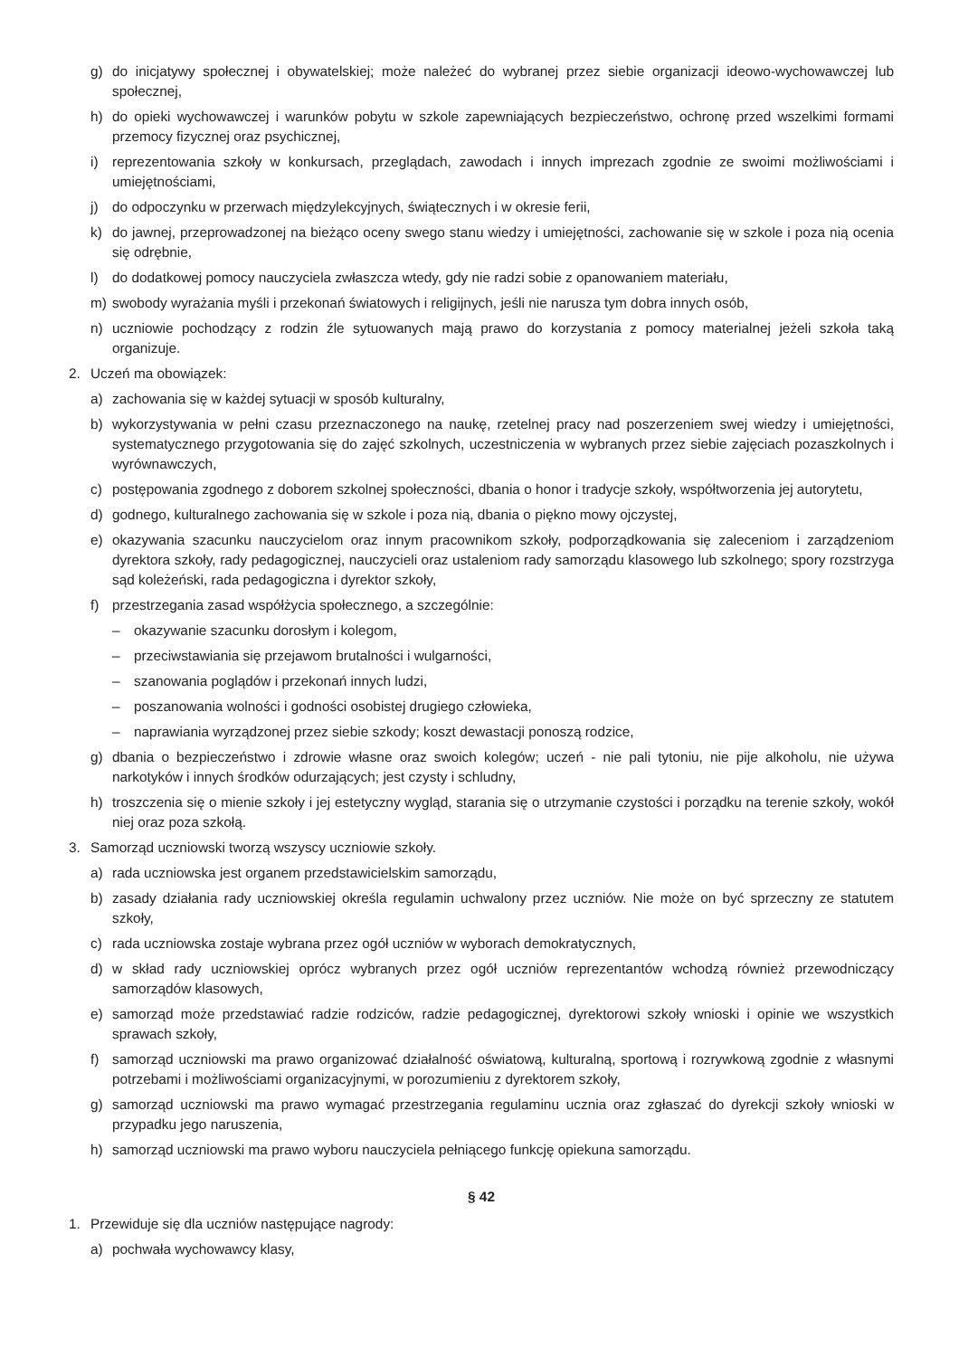g) do inicjatywy społecznej i obywatelskiej; może należeć do wybranej przez siebie organizacji ideowo-wychowawczej lub społecznej,
h) do opieki wychowawczej i warunków pobytu w szkole zapewniających bezpieczeństwo, ochronę przed wszelkimi formami przemocy fizycznej oraz psychicznej,
i) reprezentowania szkoły w konkursach, przeglądach, zawodach i innych imprezach zgodnie ze swoimi możliwościami i umiejętnościami,
j) do odpoczynku w przerwach międzylekcyjnych, świątecznych i w okresie ferii,
k) do jawnej, przeprowadzonej na bieżąco oceny swego stanu wiedzy i umiejętności, zachowanie się w szkole i poza nią ocenia się odrębnie,
l) do dodatkowej pomocy nauczyciela zwłaszcza wtedy, gdy nie radzi sobie z opanowaniem materiału,
m) swobody wyrażania myśli i przekonań światowych i religijnych, jeśli nie narusza tym dobra innych osób,
n) uczniowie pochodzący z rodzin źle sytuowanych mają prawo do korzystania z pomocy materialnej jeżeli szkoła taką organizuje.
2. Uczeń ma obowiązek:
a) zachowania się w każdej sytuacji w sposób kulturalny,
b) wykorzystywania w pełni czasu przeznaczonego na naukę, rzetelnej pracy nad poszerzeniem swej wiedzy i umiejętności, systematycznego przygotowania się do zajęć szkolnych, uczestniczenia w wybranych przez siebie zajęciach pozaszkolnych i wyrównawczych,
c) postępowania zgodnego z doborem szkolnej społeczności, dbania o honor i tradycje szkoły, współtworzenia jej autorytetu,
d) godnego, kulturalnego zachowania się w szkole i poza nią, dbania o piękno mowy ojczystej,
e) okazywania szacunku nauczycielom oraz innym pracownikom szkoły, podporządkowania się zaleceniom i zarządzeniom dyrektora szkoły, rady pedagogicznej, nauczycieli oraz ustaleniom rady samorządu klasowego lub szkolnego; spory rozstrzyga sąd koleżeński, rada pedagogiczna i dyrektor szkoły,
f) przestrzegania zasad współżycia społecznego, a szczególnie:
– okazywanie szacunku dorosłym i kolegom,
– przeciwstawiania się przejawom brutalności i wulgarności,
– szanowania poglądów i przekonań innych ludzi,
– poszanowania wolności i godności osobistej drugiego człowieka,
– naprawiania wyrządzonej przez siebie szkody; koszt dewastacji ponoszą rodzice,
g) dbania o bezpieczeństwo i zdrowie własne oraz swoich kolegów; uczeń - nie pali tytoniu, nie pije alkoholu, nie używa narkotyków i innych środków odurzających; jest czysty i schludny,
h) troszczenia się o mienie szkoły i jej estetyczny wygląd, starania się o utrzymanie czystości i porządku na terenie szkoły, wokół niej oraz poza szkołą.
3. Samorząd uczniowski tworzą wszyscy uczniowie szkoły.
a) rada uczniowska jest organem przedstawicielskim samorządu,
b) zasady działania rady uczniowskiej określa regulamin uchwalony przez uczniów. Nie może on być sprzeczny ze statutem szkoły,
c) rada uczniowska zostaje wybrana przez ogół uczniów w wyborach demokratycznych,
d) w skład rady uczniowskiej oprócz wybranych przez ogół uczniów reprezentantów wchodzą również przewodniczący samorządów klasowych,
e) samorząd może przedstawiać radzie rodziców, radzie pedagogicznej, dyrektorowi szkoły wnioski i opinie we wszystkich sprawach szkoły,
f) samorząd uczniowski ma prawo organizować działalność oświatową, kulturalną, sportową i rozrywkową zgodnie z własnymi potrzebami i możliwościami organizacyjnymi, w porozumieniu z dyrektorem szkoły,
g) samorząd uczniowski ma prawo wymagać przestrzegania regulaminu ucznia oraz zgłaszać do dyrekcji szkoły wnioski w przypadku jego naruszenia,
h) samorząd uczniowski ma prawo wyboru nauczyciela pełniącego funkcję opiekuna samorządu.
§ 42
1. Przewiduje się dla uczniów następujące nagrody:
a) pochwała wychowawcy klasy,